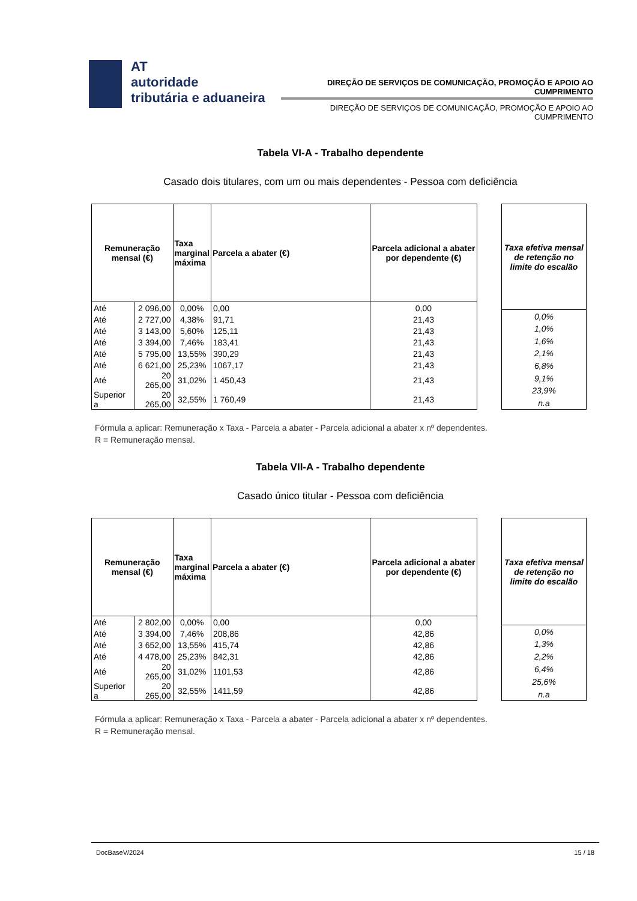AT
autoridade
tributária e aduaneira
DIREÇÃO DE SERVIÇOS DE COMUNICAÇÃO, PROMOÇÃO E APOIO AO CUMPRIMENTO
DIREÇÃO DE SERVIÇOS DE COMUNICAÇÃO, PROMOÇÃO E APOIO AO CUMPRIMENTO
Tabela VI-A - Trabalho dependente
Casado dois titulares, com um ou mais dependentes - Pessoa com deficiência
| Remuneração mensal (€) | | Taxa marginal máxima | Parcela a abater (€) | Parcela adicional a abater por dependente (€) |
| --- | --- | --- | --- | --- |
| Até | 2 096,00 | 0,00% | 0,00 | 0,00 |
| Até | 2 727,00 | 4,38% | 91,71 | 21,43 |
| Até | 3 143,00 | 5,60% | 125,11 | 21,43 |
| Até | 3 394,00 | 7,46% | 183,41 | 21,43 |
| Até | 5 795,00 | 13,55% | 390,29 | 21,43 |
| Até | 6 621,00 | 25,23% | 1067,17 | 21,43 |
| Até | 20 265,00 | 31,02% | 1 450,43 | 21,43 |
| Superior a | 20 265,00 | 32,55% | 1 760,49 | 21,43 |
| Taxa efetiva mensal de retenção no limite do escalão |
| --- |
| 0,0% |
| 1,0% |
| 1,6% |
| 2,1% |
| 6,8% |
| 9,1% |
| 23,9% |
| n.a |
Fórmula a aplicar: Remuneração x Taxa - Parcela a abater - Parcela adicional a abater x nº dependentes.
R = Remuneração mensal.
Tabela VII-A - Trabalho dependente
Casado único titular - Pessoa com deficiência
| Remuneração mensal (€) | | Taxa marginal máxima | Parcela a abater (€) | Parcela adicional a abater por dependente (€) |
| --- | --- | --- | --- | --- |
| Até | 2 802,00 | 0,00% | 0,00 | 0,00 |
| Até | 3 394,00 | 7,46% | 208,86 | 42,86 |
| Até | 3 652,00 | 13,55% | 415,74 | 42,86 |
| Até | 4 478,00 | 25,23% | 842,31 | 42,86 |
| Até | 20 265,00 | 31,02% | 1101,53 | 42,86 |
| Superior a | 20 265,00 | 32,55% | 1411,59 | 42,86 |
| Taxa efetiva mensal de retenção no limite do escalão |
| --- |
| 0,0% |
| 1,3% |
| 2,2% |
| 6,4% |
| 25,6% |
| n.a |
Fórmula a aplicar: Remuneração x Taxa - Parcela a abater - Parcela adicional a abater x nº dependentes.
R = Remuneração mensal.
DocBaseV/2024 15 / 18